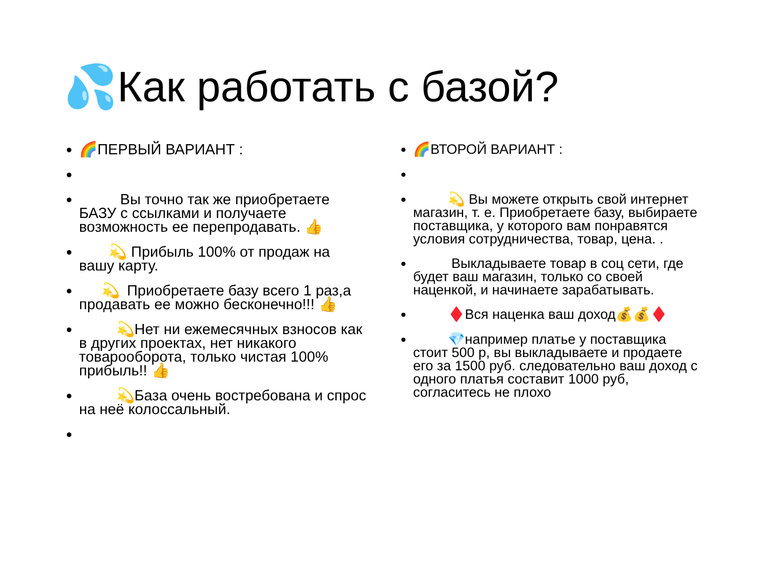💦Как работать с базой?
🌈ПЕРВЫЙ ВАРИАНТ :
    Вы точно так же приобретаете БАЗУ с ссылками и получаете возможность ее перепродавать. 👍
  💫 Прибыль 100% от продаж на вашу карту.
  💫 Приобретаете базу всего 1 раз,а продавать ее можно бесконечно!!! 👍
   💫Нет ни ежемесячных взносов как в других проектах, нет никакого товарооборота, только чистая 100% прибыль!! 👍
   💫База очень востребована и спрос на неё колоссальный.
🌈ВТОРОЙ ВАРИАНТ :
   💫 Вы можете открыть свой интернет магазин, т. е. Приобретаете базу, выбираете поставщика, у которого вам понравятся условия сотрудничества, товар, цена. .
    Выкладываете товар в соц сети, где будет ваш магазин, только со своей наценкой, и начинаете зарабатывать.
   ♦️Вся наценка ваш доход💰💰♦️
   💎например платье у поставщика стоит 500 р, вы выкладываете и продаете его за 1500 руб. следовательно ваш доход с одного платья составит 1000 руб, согласитесь не плохо